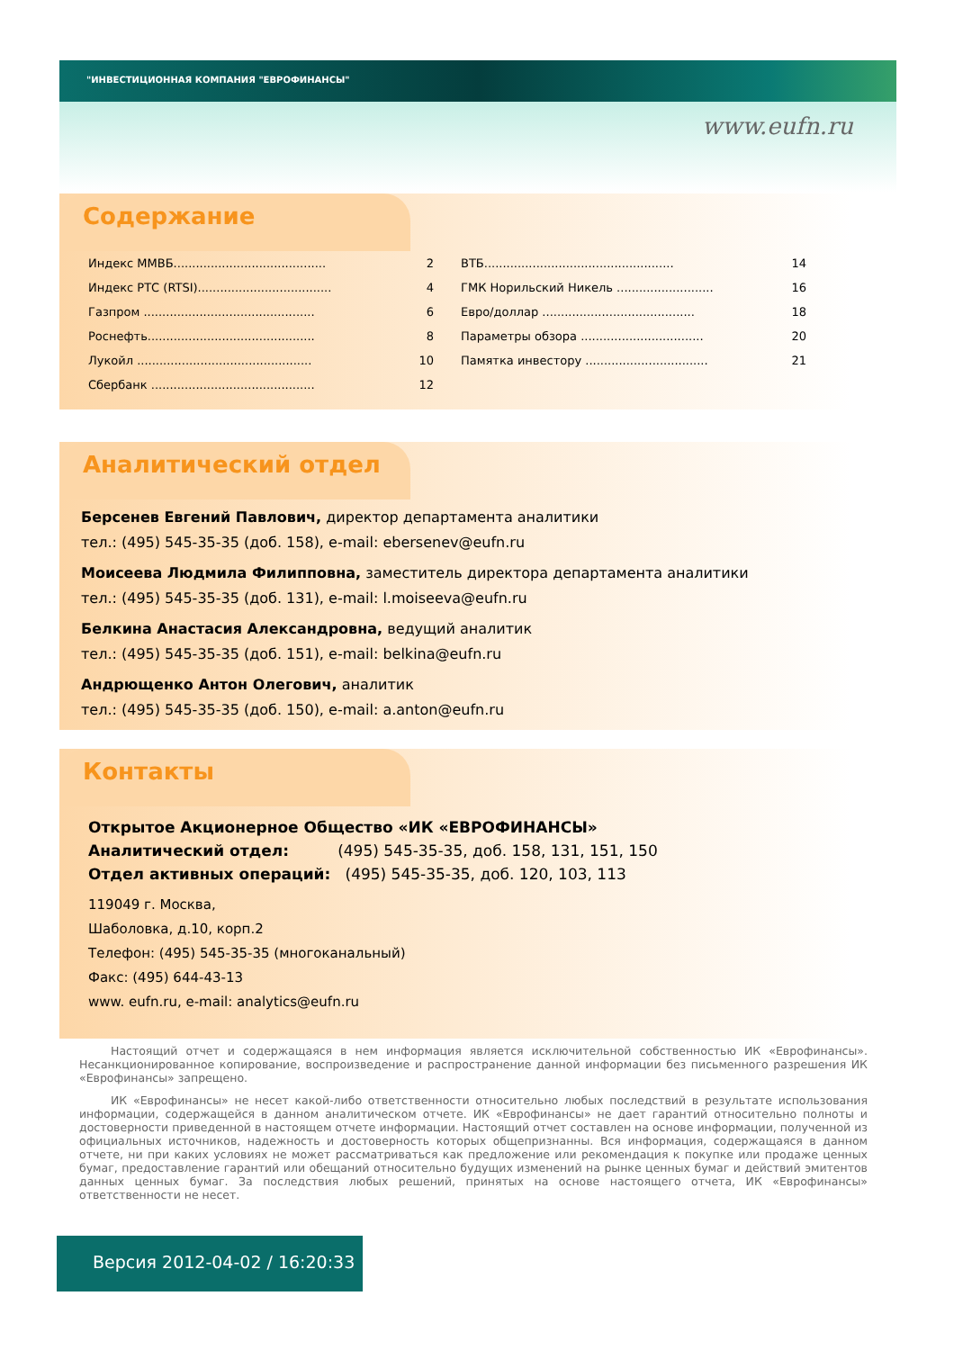"ИНВЕСТИЦИОННАЯ КОМПАНИЯ "ЕВРОФИНАНСЫ"
www.eufn.ru
Содержание
Индекс ММВБ......................................... 2
Индекс РТС (RTSI).................................... 4
Газпром .............................................. 6
Роснефть............................................. 8
Лукойл ............................................... 10
Сбербанк ............................................ 12
ВТБ................................................... 14
ГМК Норильский Никель .......................... 16
Евро/доллар ......................................... 18
Параметры обзора ................................. 20
Памятка инвестору ................................. 21
Аналитический отдел
Берсенев Евгений Павлович, директор департамента аналитики
тел.: (495) 545-35-35 (доб. 158), e-mail: ebersenev@eufn.ru
Моисеева Людмила Филипповна, заместитель директора департамента аналитики
тел.: (495) 545-35-35 (доб. 131), e-mail: l.moiseeva@eufn.ru
Белкина Анастасия Александровна, ведущий аналитик
тел.: (495) 545-35-35 (доб. 151), e-mail: belkina@eufn.ru
Андрющенко Антон Олегович, аналитик
тел.: (495) 545-35-35 (доб. 150), e-mail: a.anton@eufn.ru
Контакты
Открытое Акционерное Общество «ИК «ЕВРОФИНАНСЫ»
Аналитический отдел: (495) 545-35-35, доб. 158, 131, 151, 150
Отдел активных операций: (495) 545-35-35, доб. 120, 103, 113
119049 г. Москва,
Шаболовка, д.10, корп.2
Телефон: (495) 545-35-35 (многоканальный)
Факс: (495) 644-43-13
www. eufn.ru, e-mail: analytics@eufn.ru
Настоящий отчет и содержащаяся в нем информация является исключительной собственностью ИК «Еврофинансы». Несанкционированное копирование, воспроизведение и распространение данной информации без письменного разрешения ИК «Еврофинансы» запрещено.
ИК «Еврофинансы» не несет какой-либо ответственности относительно любых последствий в результате использования информации, содержащейся в данном аналитическом отчете. ИК «Еврофинансы» не дает гарантий относительно полноты и достоверности приведенной в настоящем отчете информации. Настоящий отчет составлен на основе информации, полученной из официальных источников, надежность и достоверность которых общепризнанны. Вся информация, содержащаяся в данном отчете, ни при каких условиях не может рассматриваться как предложение или рекомендация к покупке или продаже ценных бумаг, предоставление гарантий или обещаний относительно будущих изменений на рынке ценных бумаг и действий эмитентов данных ценных бумаг. За последствия любых решений, принятых на основе настоящего отчета, ИК «Еврофинансы» ответственности не несет.
Версия 2012-04-02 / 16:20:33